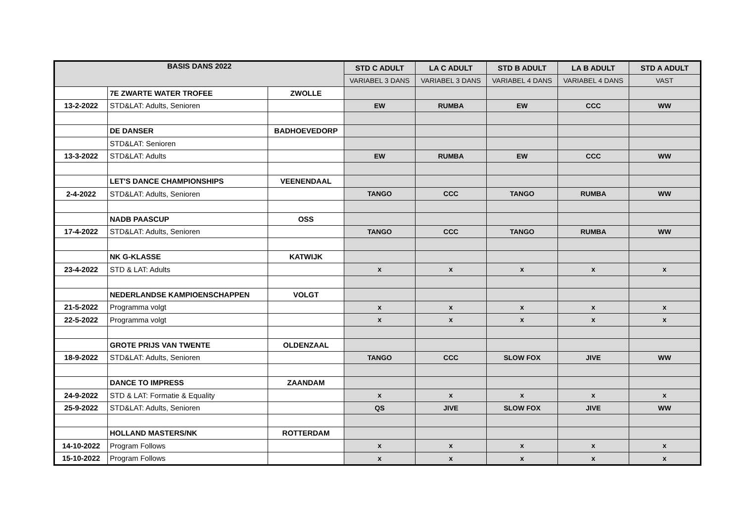| BASIS DANS 2022 | | | STD C ADULT | LA C ADULT | STD B ADULT | LA B ADULT | STD A ADULT |
| --- | --- | --- | --- | --- | --- | --- | --- |
| | | | VARIABEL 3 DANS | VARIABEL 3 DANS | VARIABEL 4 DANS | VARIABEL 4 DANS | VAST |
| | 7E ZWARTE WATER TROFEE | ZWOLLE | | | | | |
| 13-2-2022 | STD&LAT: Adults, Senioren | | EW | RUMBA | EW | CCC | WW |
| | DE DANSER | BADHOEVEDORP | | | | | |
| | STD&LAT: Senioren | | | | | | |
| 13-3-2022 | STD&LAT: Adults | | EW | RUMBA | EW | CCC | WW |
| | LET'S DANCE CHAMPIONSHIPS | VEENENDAAL | | | | | |
| 2-4-2022 | STD&LAT: Adults, Senioren | | TANGO | CCC | TANGO | RUMBA | WW |
| | NADB PAASCUP | OSS | | | | | |
| 17-4-2022 | STD&LAT: Adults, Senioren | | TANGO | CCC | TANGO | RUMBA | WW |
| | NK G-KLASSE | KATWIJK | | | | | |
| 23-4-2022 | STD & LAT: Adults | | x | x | x | x | x |
| | NEDERLANDSE KAMPIOENSCHAPPEN | VOLGT | | | | | |
| 21-5-2022 | Programma volgt | | x | x | x | x | x |
| 22-5-2022 | Programma volgt | | x | x | x | x | x |
| | GROTE PRIJS VAN TWENTE | OLDENZAAL | | | | | |
| 18-9-2022 | STD&LAT: Adults, Senioren | | TANGO | CCC | SLOW FOX | JIVE | WW |
| | DANCE TO IMPRESS | ZAANDAM | | | | | |
| 24-9-2022 | STD & LAT: Formatie & Equality | | x | x | x | x | x |
| 25-9-2022 | STD&LAT: Adults, Senioren | | QS | JIVE | SLOW FOX | JIVE | WW |
| | HOLLAND MASTERS/NK | ROTTERDAM | | | | | |
| 14-10-2022 | Program Follows | | x | x | x | x | x |
| 15-10-2022 | Program Follows | | x | x | x | x | x |